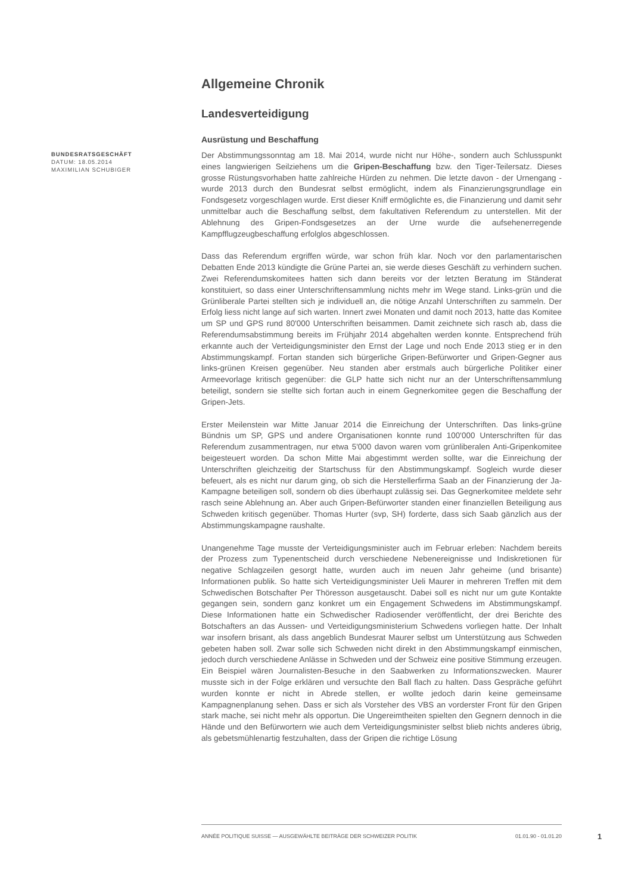Allgemeine Chronik
Landesverteidigung
Ausrüstung und Beschaffung
BUNDESRATSGESCHÄFT
DATUM: 18.05.2014
MAXIMILIAN SCHUBIGER
Der Abstimmungssonntag am 18. Mai 2014, wurde nicht nur Höhe-, sondern auch Schlusspunkt eines langwierigen Seilziehens um die Gripen-Beschaffung bzw. den Tiger-Teilersatz. Dieses grosse Rüstungsvorhaben hatte zahlreiche Hürden zu nehmen. Die letzte davon - der Urnengang - wurde 2013 durch den Bundesrat selbst ermöglicht, indem als Finanzierungsgrundlage ein Fondsgesetz vorgeschlagen wurde. Erst dieser Kniff ermöglichte es, die Finanzierung und damit sehr unmittelbar auch die Beschaffung selbst, dem fakultativen Referendum zu unterstellen. Mit der Ablehnung des Gripen-Fondsgesetzes an der Urne wurde die aufsehenerregende Kampfflugzeugbeschaffung erfolglos abgeschlossen.
Dass das Referendum ergriffen würde, war schon früh klar. Noch vor den parlamentarischen Debatten Ende 2013 kündigte die Grüne Partei an, sie werde dieses Geschäft zu verhindern suchen. Zwei Referendumskomitees hatten sich dann bereits vor der letzten Beratung im Ständerat konstituiert, so dass einer Unterschriftensammlung nichts mehr im Wege stand. Links-grün und die Grünliberale Partei stellten sich je individuell an, die nötige Anzahl Unterschriften zu sammeln. Der Erfolg liess nicht lange auf sich warten. Innert zwei Monaten und damit noch 2013, hatte das Komitee um SP und GPS rund 80'000 Unterschriften beisammen. Damit zeichnete sich rasch ab, dass die Referendumsabstimmung bereits im Frühjahr 2014 abgehalten werden konnte. Entsprechend früh erkannte auch der Verteidigungsminister den Ernst der Lage und noch Ende 2013 stieg er in den Abstimmungskampf. Fortan standen sich bürgerliche Gripen-Befürworter und Gripen-Gegner aus links-grünen Kreisen gegenüber. Neu standen aber erstmals auch bürgerliche Politiker einer Armeevorlage kritisch gegenüber: die GLP hatte sich nicht nur an der Unterschriftensammlung beteiligt, sondern sie stellte sich fortan auch in einem Gegnerkomitee gegen die Beschaffung der Gripen-Jets.
Erster Meilenstein war Mitte Januar 2014 die Einreichung der Unterschriften. Das links-grüne Bündnis um SP, GPS und andere Organisationen konnte rund 100'000 Unterschriften für das Referendum zusammentragen, nur etwa 5'000 davon waren vom grünliberalen Anti-Gripenkomitee beigesteuert worden. Da schon Mitte Mai abgestimmt werden sollte, war die Einreichung der Unterschriften gleichzeitig der Startschuss für den Abstimmungskampf. Sogleich wurde dieser befeuert, als es nicht nur darum ging, ob sich die Herstellerfirma Saab an der Finanzierung der Ja-Kampagne beteiligen soll, sondern ob dies überhaupt zulässig sei. Das Gegnerkomitee meldete sehr rasch seine Ablehnung an. Aber auch Gripen-Befürworter standen einer finanziellen Beteiligung aus Schweden kritisch gegenüber. Thomas Hurter (svp, SH) forderte, dass sich Saab gänzlich aus der Abstimmungskampagne raushalte.
Unangenehme Tage musste der Verteidigungsminister auch im Februar erleben: Nachdem bereits der Prozess zum Typenentscheid durch verschiedene Nebenereignisse und Indiskretionen für negative Schlagzeilen gesorgt hatte, wurden auch im neuen Jahr geheime (und brisante) Informationen publik. So hatte sich Verteidigungsminister Ueli Maurer in mehreren Treffen mit dem Schwedischen Botschafter Per Thöresson ausgetauscht. Dabei soll es nicht nur um gute Kontakte gegangen sein, sondern ganz konkret um ein Engagement Schwedens im Abstimmungskampf. Diese Informationen hatte ein Schwedischer Radiosender veröffentlicht, der drei Berichte des Botschafters an das Aussen- und Verteidigungsministerium Schwedens vorliegen hatte. Der Inhalt war insofern brisant, als dass angeblich Bundesrat Maurer selbst um Unterstützung aus Schweden gebeten haben soll. Zwar solle sich Schweden nicht direkt in den Abstimmungskampf einmischen, jedoch durch verschiedene Anlässe in Schweden und der Schweiz eine positive Stimmung erzeugen. Ein Beispiel wären Journalisten-Besuche in den Saabwerken zu Informationszwecken. Maurer musste sich in der Folge erklären und versuchte den Ball flach zu halten. Dass Gespräche geführt wurden konnte er nicht in Abrede stellen, er wollte jedoch darin keine gemeinsame Kampagnenplanung sehen. Dass er sich als Vorsteher des VBS an vorderster Front für den Gripen stark mache, sei nicht mehr als opportun. Die Ungereimtheiten spielten den Gegnern dennoch in die Hände und den Befürwortern wie auch dem Verteidigungsminister selbst blieb nichts anderes übrig, als gebetsmühlenartig festzuhalten, dass der Gripen die richtige Lösung
ANNÉE POLITIQUE SUISSE — AUSGEWÄHLTE BEITRÄGE DER SCHWEIZER POLITIK 01.01.90 - 01.01.20
1